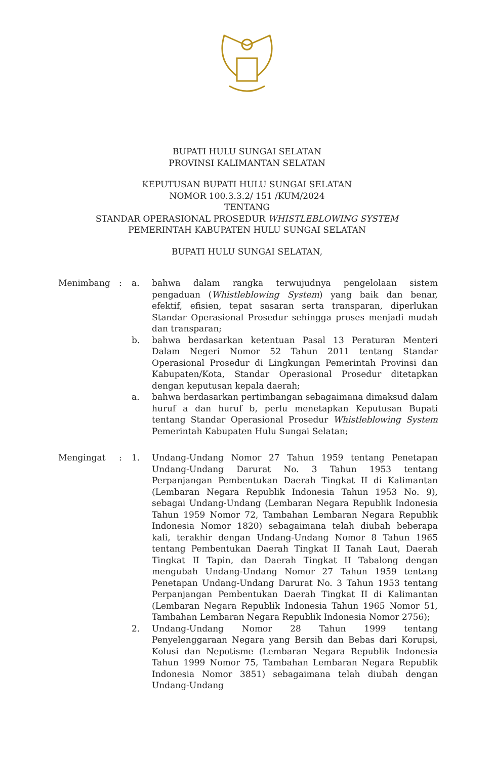BUPATI HULU SUNGAI SELATAN
PROVINSI KALIMANTAN SELATAN
KEPUTUSAN BUPATI HULU SUNGAI SELATAN
NOMOR 100.3.3.2/ 151 /KUM/2024
TENTANG
STANDAR OPERASIONAL PROSEDUR WHISTLEBLOWING SYSTEM
PEMERINTAH KABUPATEN HULU SUNGAI SELATAN
BUPATI HULU SUNGAI SELATAN,
Menimbang : a. bahwa dalam rangka terwujudnya pengelolaan sistem pengaduan (Whistleblowing System) yang baik dan benar, efektif, efisien, tepat sasaran serta transparan, diperlukan Standar Operasional Prosedur sehingga proses menjadi mudah dan transparan;
b. bahwa berdasarkan ketentuan Pasal 13 Peraturan Menteri Dalam Negeri Nomor 52 Tahun 2011 tentang Standar Operasional Prosedur di Lingkungan Pemerintah Provinsi dan Kabupaten/Kota, Standar Operasional Prosedur ditetapkan dengan keputusan kepala daerah;
a. bahwa berdasarkan pertimbangan sebagaimana dimaksud dalam huruf a dan huruf b, perlu menetapkan Keputusan Bupati tentang Standar Operasional Prosedur Whistleblowing System Pemerintah Kabupaten Hulu Sungai Selatan;
Mengingat : 1. Undang-Undang Nomor 27 Tahun 1959 tentang Penetapan Undang-Undang Darurat No. 3 Tahun 1953 tentang Perpanjangan Pembentukan Daerah Tingkat II di Kalimantan (Lembaran Negara Republik Indonesia Tahun 1953 No. 9), sebagai Undang-Undang (Lembaran Negara Republik Indonesia Tahun 1959 Nomor 72, Tambahan Lembaran Negara Republik Indonesia Nomor 1820) sebagaimana telah diubah beberapa kali, terakhir dengan Undang-Undang Nomor 8 Tahun 1965 tentang Pembentukan Daerah Tingkat II Tanah Laut, Daerah Tingkat II Tapin, dan Daerah Tingkat II Tabalong dengan mengubah Undang-Undang Nomor 27 Tahun 1959 tentang Penetapan Undang-Undang Darurat No. 3 Tahun 1953 tentang Perpanjangan Pembentukan Daerah Tingkat II di Kalimantan (Lembaran Negara Republik Indonesia Tahun 1965 Nomor 51, Tambahan Lembaran Negara Republik Indonesia Nomor 2756);
2. Undang-Undang Nomor 28 Tahun 1999 tentang Penyelenggaraan Negara yang Bersih dan Bebas dari Korupsi, Kolusi dan Nepotisme (Lembaran Negara Republik Indonesia Tahun 1999 Nomor 75, Tambahan Lembaran Negara Republik Indonesia Nomor 3851) sebagaimana telah diubah dengan Undang-Undang